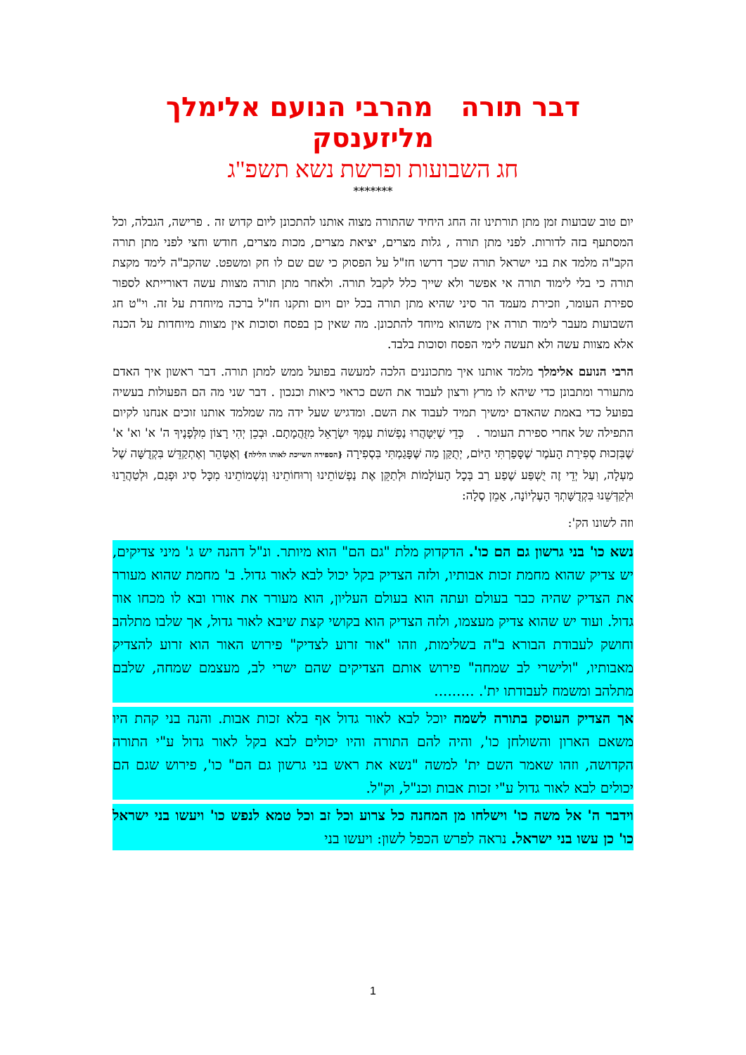דבר תורה מהרבי הנועם אלימלך מליזענסק
חג השבועות ופרשת נשא תשפ"ג
*******
יום טוב שבועות זמן מתן תורתינו זה החג היחיד שהתורה מצוה אותנו להתכונן ליום קדוש זה . פרישה, הגבלה, וכל המסתעף בזה לדורות. לפני מתן תורה , גלות מצרים, יציאת מצרים, מכות מצרים, חודש וחצי לפני מתן תורה הקב"ה מלמד את בני ישראל תורה שכך דרשו חז"ל על הפסוק כי שם שם לו חק ומשפט. שהקב"ה לימד מקצת תורה כי בלי לימוד תורה אי אפשר ולא שייך כלל לקבל תורה. ולאחר מתן תורה מצוות עשה דאורייתא לספור ספירת העומר, וזכירת מעמד הר סיני שהיא מתן תורה בכל יום ויום ותקנו חז"ל ברכה מיוחדת על זה. וי"ט חג השבועות מעבר לימוד תורה אין משהוא מיוחד להתכונן. מה שאין כן בפסח וסוכות אין מצוות מיוחדות על הכנה אלא מצוות עשה ולא תעשה לימי הפסח וסוכות בלבד.
הרבי הנועם אלימלך מלמד אותנו איך מתכוננים הלכה למעשה בפועל ממש למתן תורה. דבר ראשון איך האדם מתעורר ומתבונן כדי שיהא לו מרץ ורצון לעבוד את השם כראוי כיאות וכנכון . דבר שני מה הם הפעולות בעשיה בפועל כדי באמת שהאדם ימשיך תמיד לעבוד את השם. ומדגיש שעל ידה מה שמלמד אותנו זוכים אנחנו לקיום התפילה של אחרי ספירת העומר . כְּדֵי שֶׁיִּטָּהֲרוּ נַפְשׁוֹת עַמְּךָ יִשְׂרָאֵל מִזֻּהֲמָתָם. וּבְכֵן יְהִי רָצוֹן מִלְּפָנֶיךָ ה' א' וא' א' שֶׁבִּזְכוּת סְפִירַת הָעֹמֶר שֶׁסָּפַרְתִּי הַיּוֹם, יְתֻקַּן מַה שֶּׁפָּגַמְתִּי בִּסְפִירָה {הספירה השייכת לאותו הלילה} וְאֶטָּהֵר וְאֶתְקַדֵּשׁ בִּקְדֻשָּׁה שֶׁל מַעְלָה, וְעַל יְדֵי זֶה יֻשְׁפַּע שֶׁפַע רַב בְּכָל הָעוֹלָמוֹת וּלְתַקֵּן אֶת נַפְשׁוֹתֵינוּ וְרוּחוֹתֵינוּ וְנִשְׁמוֹתֵינוּ מִכָּל סִיג וּפְגַם, וּלְטַהֲרֵנוּ וּלְקַדְּשֵׁנוּ בִּקְדֻשָּׁתְךָ הָעֶלְיוֹנָה, אָמֵן סֶלָה:
וזה לשונו הק':
נשא כו' בני גרשון גם הם כו'. הדקדוק מלת "גם הם" הוא מיותר. ונ"ל דהנה יש ג' מיני צדיקים, יש צדיק שהוא מחמת זכות אבותיו, ולזה הצדיק בקל יכול לבא לאור גדול. ב' מחמת שהוא מעורר את הצדיק שהיה כבר בעולם ועתה הוא בעולם העליון, הוא מעורר את אורו ובא לו מכחו אור גדול. ועוד יש שהוא צדיק מעצמו, ולזה הצדיק הוא בקושי קצת שיבא לאור גדול, אך שלבו מתלהב וחושק לעבודת הבורא ב"ה בשלימות, וזהו "אור זרוע לצדיק" פירוש האור הוא זרוע להצדיק מאבותיו, "ולישרי לב שמחה" פירוש אותם הצדיקים שהם ישרי לב, מעצמם שמחה, שלבם מתלהב ומשמח לעבודתו ית'. .........
אך הצדיק העוסק בתורה לשמה יוכל לבא לאור גדול אף בלא זכות אבות. והנה בני קהת היו משאם הארון והשולחן כו', והיה להם התורה והיו יכולים לבא בקל לאור גדול ע"י התורה הקדושה, וזהו שאמר השם ית' למשה "נשא את ראש בני גרשון גם הם" כו', פירוש שגם הם יכולים לבא לאור גדול ע"י זכות אבות וכנ"ל, וק"ל.
וידבר ה' אל משה כו' וישלחו מן המחנה כל צרוע וכל זב וכל טמא לנפש כו' ויעשו בני ישראל כו' כן עשו בני ישראל. נראה לפרש הכפל לשון: ויעשו בני
1